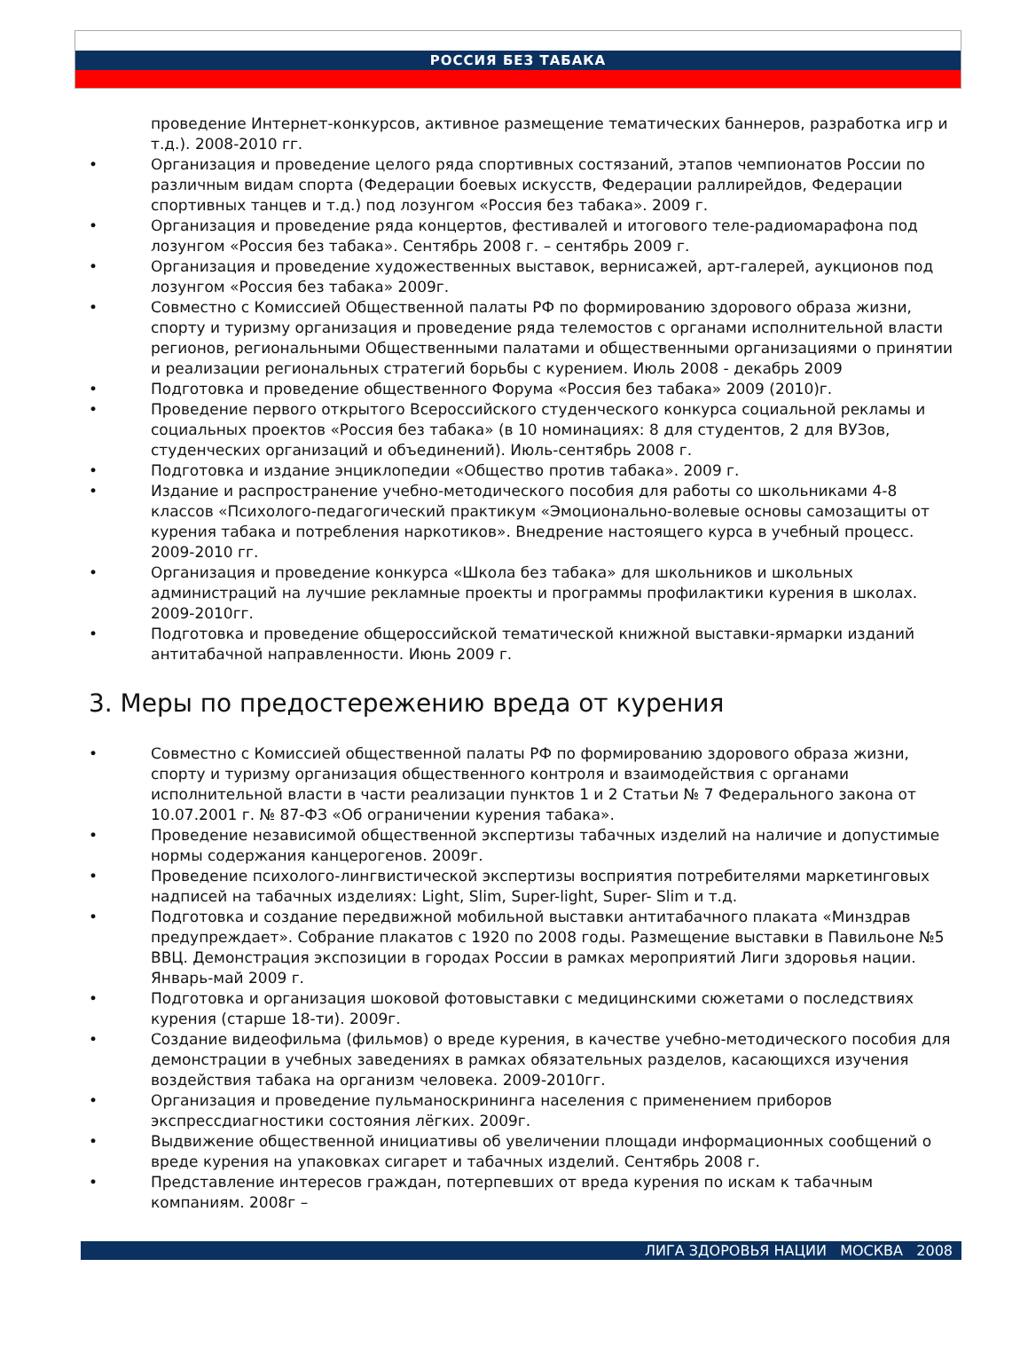РОССИЯ БЕЗ ТАБАКА
проведение Интернет-конкурсов, активное размещение тематических баннеров, разработка игр и т.д.). 2008-2010 гг.
• Организация и проведение целого ряда спортивных состязаний, этапов чемпионатов России по различным видам спорта (Федерации боевых искусств, Федерации раллирейдов, Федерации спортивных танцев и т.д.) под лозунгом «Россия без табака». 2009 г.
• Организация и проведение ряда концертов, фестивалей и итогового теле-радиомарафона под лозунгом «Россия без табака». Сентябрь 2008 г. – сентябрь 2009 г.
• Организация и проведение художественных выставок, вернисажей, арт-галерей, аукционов под лозунгом «Россия без табака» 2009г.
• Совместно с Комиссией Общественной палаты РФ по формированию здорового образа жизни, спорту и туризму организация и проведение ряда телемостов с органами исполнительной власти регионов, региональными Общественными палатами и общественными организациями о принятии и реализации региональных стратегий борьбы с курением. Июль 2008 - декабрь 2009
• Подготовка и проведение общественного Форума «Россия без табака» 2009 (2010)г.
• Проведение первого открытого Всероссийского студенческого конкурса социальной рекламы и социальных проектов «Россия без табака» (в 10 номинациях: 8 для студентов, 2 для ВУЗов, студенческих организаций и объединений). Июль-сентябрь 2008 г.
• Подготовка и издание энциклопедии «Общество против табака». 2009 г.
• Издание и распространение учебно-методического пособия для работы со школьниками 4-8 классов «Психолого-педагогический практикум «Эмоционально-волевые основы самозащиты от курения табака и потребления наркотиков». Внедрение настоящего курса в учебный процесс. 2009-2010 гг.
• Организация и проведение конкурса «Школа без табака» для школьников и школьных администраций на лучшие рекламные проекты и программы профилактики курения в школах. 2009-2010гг.
• Подготовка и проведение общероссийской тематической книжной выставки-ярмарки изданий антитабачной направленности. Июнь 2009 г.
3. Меры по предостережению вреда от курения
• Совместно с Комиссией общественной палаты РФ по формированию здорового образа жизни, спорту и туризму организация общественного контроля и взаимодействия с органами исполнительной власти в части реализации пунктов 1 и 2 Статьи № 7 Федерального закона от 10.07.2001 г. № 87-ФЗ «Об ограничении курения табака».
• Проведение независимой общественной экспертизы табачных изделий на наличие и допустимые нормы содержания канцерогенов. 2009г.
• Проведение психолого-лингвистической экспертизы восприятия потребителями маркетинговых надписей на табачных изделиях: Light, Slim, Super-light, Super- Slim и т.д.
• Подготовка и создание передвижной мобильной выставки антитабачного плаката «Минздрав предупреждает». Собрание плакатов с 1920 по 2008 годы. Размещение выставки в Павильоне №5 ВВЦ. Демонстрация экспозиции в городах России в рамках мероприятий Лиги здоровья нации. Январь-май 2009 г.
• Подготовка и организация шоковой фотовыставки с медицинскими сюжетами о последствиях курения (старше 18-ти). 2009г.
• Создание видеофильма (фильмов) о вреде курения, в качестве учебно-методического пособия для демонстрации в учебных заведениях в рамках обязательных разделов, касающихся изучения воздействия табака на организм человека. 2009-2010гг.
• Организация и проведение пульманоскрининга населения с применением приборов экспрессдиагностики состояния лёгких. 2009г.
• Выдвижение общественной инициативы об увеличении площади информационных сообщений о вреде курения на упаковках сигарет и табачных изделий. Сентябрь 2008 г.
• Представление интересов граждан, потерпевших от вреда курения по искам к табачным компаниям. 2008г –
ЛИГА ЗДОРОВЬЯ НАЦИИ МОСКВА 2008